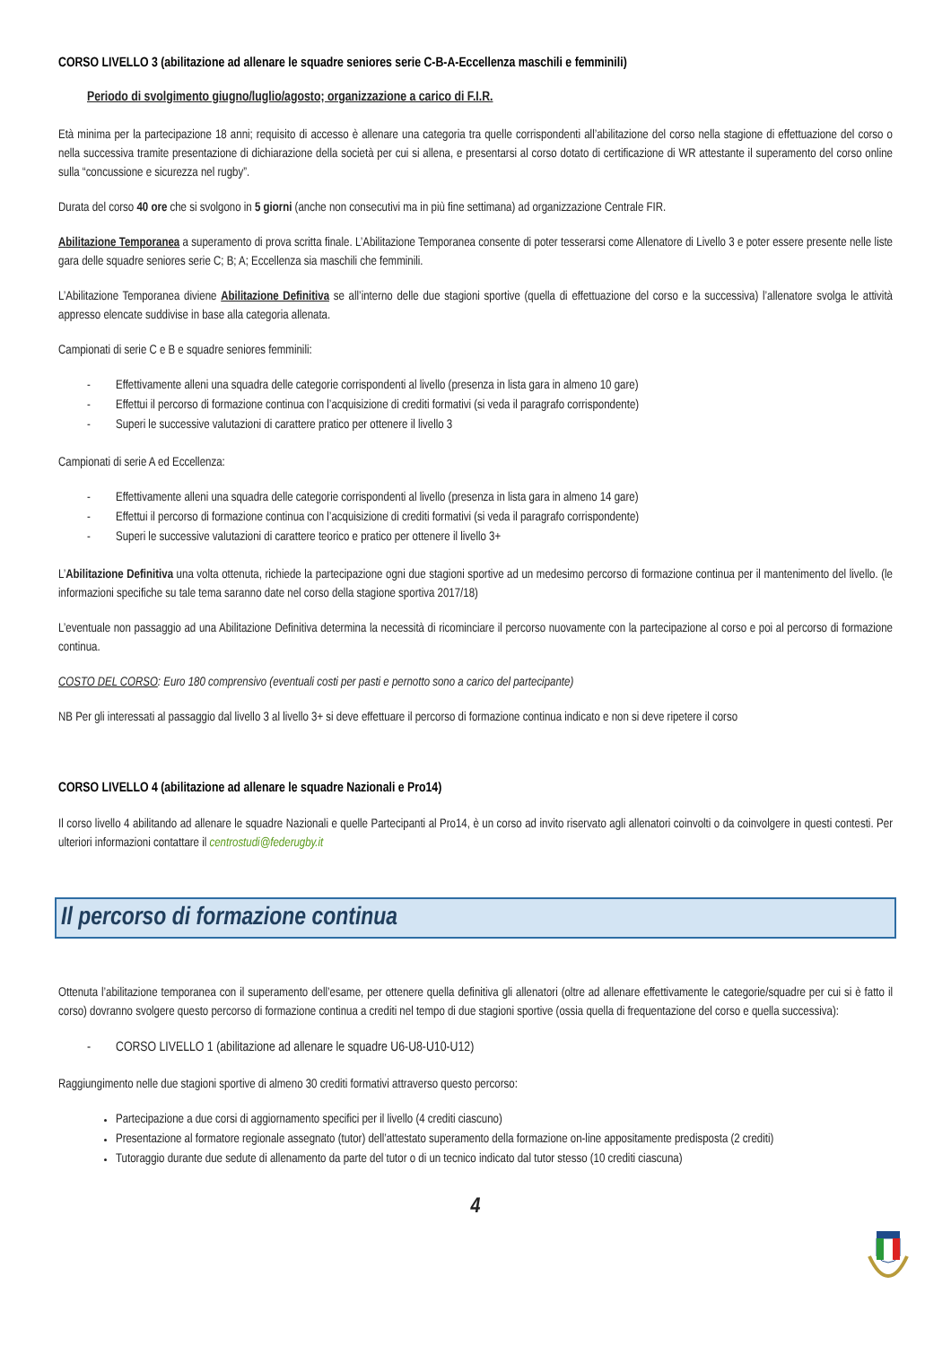CORSO LIVELLO 3 (abilitazione ad allenare le squadre seniores serie C-B-A-Eccellenza maschili e femminili)
Periodo di svolgimento giugno/luglio/agosto; organizzazione a carico di F.I.R.
Età minima per la partecipazione 18 anni; requisito di accesso è allenare una categoria tra quelle corrispondenti all’abilitazione del corso nella stagione di effettuazione del corso o nella successiva tramite presentazione di dichiarazione della società per cui si allena, e presentarsi al corso dotato di certificazione di WR attestante il superamento del corso online sulla “concussione e sicurezza nel rugby”.
Durata del corso 40 ore che si svolgono in 5 giorni (anche non consecutivi ma in più fine settimana) ad organizzazione Centrale FIR.
Abilitazione Temporanea a superamento di prova scritta finale. L’Abilitazione Temporanea consente di poter tesserarsi come Allenatore di Livello 3 e poter essere presente nelle liste gara delle squadre seniores serie C; B; A; Eccellenza sia maschili che femminili.
L’Abilitazione Temporanea diviene Abilitazione Definitiva se all’interno delle due stagioni sportive (quella di effettuazione del corso e la successiva) l’allenatore svolga le attività appresso elencate suddivise in base alla categoria allenata.
Campionati di serie C e B e squadre seniores femminili:
- Effettivamente alleni una squadra delle categorie corrispondenti al livello (presenza in lista gara in almeno 10 gare)
- Effettui il percorso di formazione continua con l’acquisizione di crediti formativi (si veda il paragrafo corrispondente)
- Superi le successive valutazioni di carattere pratico per ottenere il livello 3
Campionati di serie A ed Eccellenza:
- Effettivamente alleni una squadra delle categorie corrispondenti al livello (presenza in lista gara in almeno 14 gare)
- Effettui il percorso di formazione continua con l’acquisizione di crediti formativi (si veda il paragrafo corrispondente)
- Superi le successive valutazioni di carattere teorico e pratico per ottenere il livello 3+
L’Abilitazione Definitiva una volta ottenuta, richiede la partecipazione ogni due stagioni sportive ad un medesimo percorso di formazione continua per il mantenimento del livello. (le informazioni specifiche su tale tema saranno date nel corso della stagione sportiva 2017/18)
L’eventuale non passaggio ad una Abilitazione Definitiva determina la necessità di ricominciare il percorso nuovamente con la partecipazione al corso e poi al percorso di formazione continua.
COSTO DEL CORSO: Euro 180 comprensivo (eventuali costi per pasti e pernotto sono a carico del partecipante)
NB Per gli interessati al passaggio dal livello 3 al livello 3+ si deve effettuare il percorso di formazione continua indicato e non si deve ripetere il corso
CORSO LIVELLO 4 (abilitazione ad allenare le squadre Nazionali e Pro14)
Il corso livello 4 abilitando ad allenare le squadre Nazionali e quelle Partecipanti al Pro14, è un corso ad invito riservato agli allenatori coinvolti o da coinvolgere in questi contesti. Per ulteriori informazioni contattare il centrostudi@federugby.it
Il percorso di formazione continua
Ottenuta l’abilitazione temporanea con il superamento dell’esame, per ottenere quella definitiva gli allenatori (oltre ad allenare effettivamente le categorie/squadre per cui si è fatto il corso) dovranno svolgere questo percorso di formazione continua a crediti nel tempo di due stagioni sportive (ossia quella di frequentazione del corso e quella successiva):
- CORSO LIVELLO 1 (abilitazione ad allenare le squadre U6-U8-U10-U12)
Raggiungimento nelle due stagioni sportive di almeno 30 crediti formativi attraverso questo percorso:
Partecipazione a due corsi di aggiornamento specifici per il livello (4 crediti ciascuno)
Presentazione al formatore regionale assegnato (tutor) dell’attestato superamento della formazione on-line appositamente predisposta (2 crediti)
Tutoraggio durante due sedute di allenamento da parte del tutor o di un tecnico indicato dal tutor stesso (10 crediti ciascuna)
4